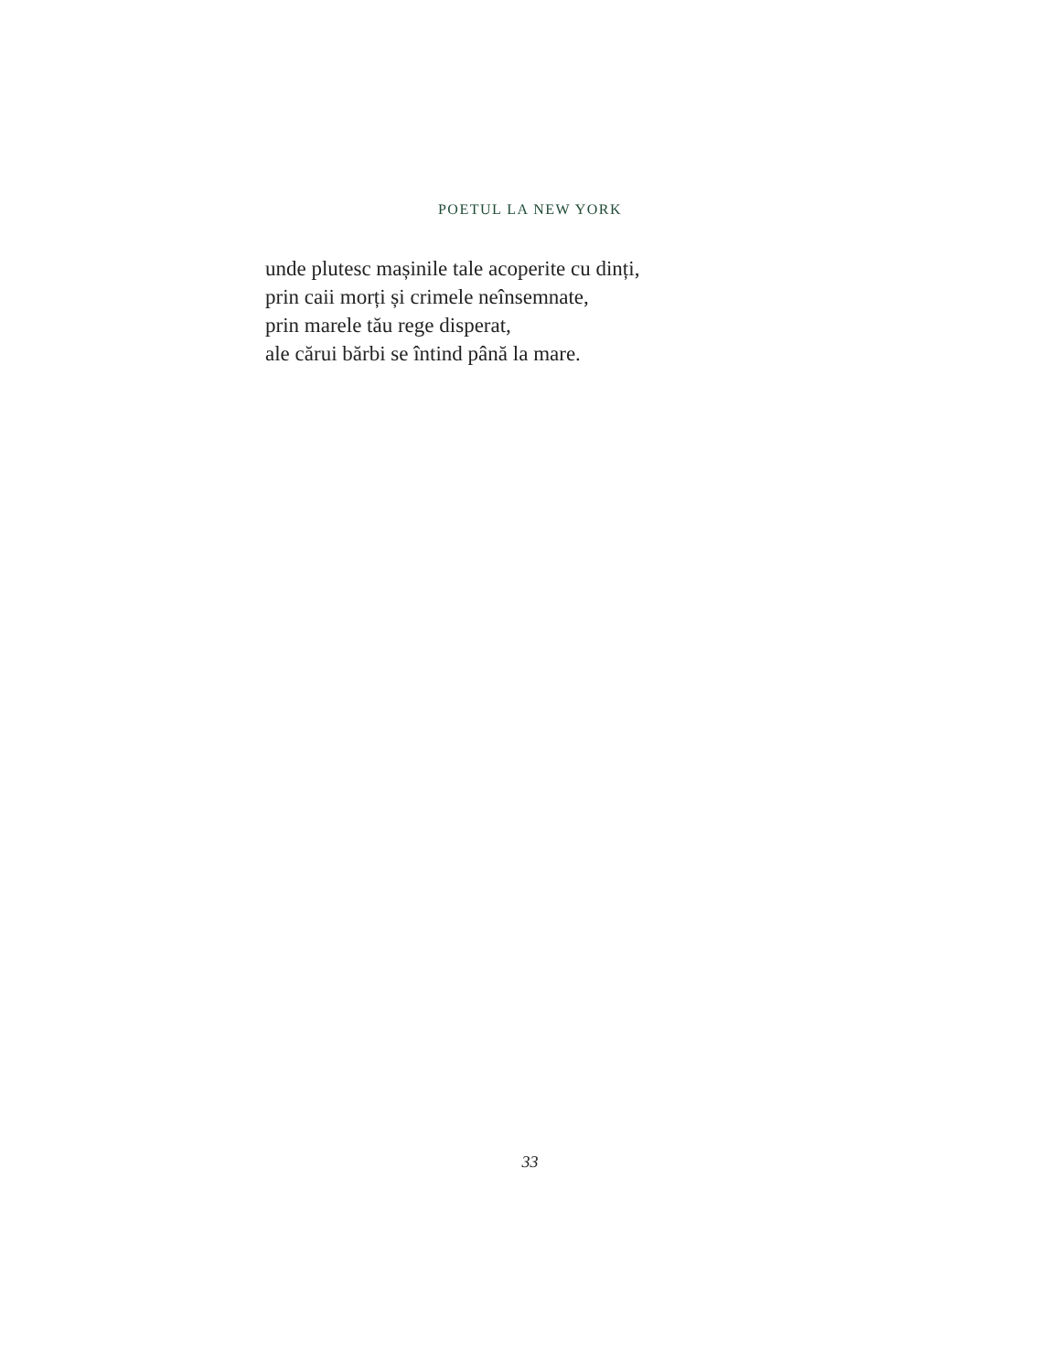POETUL LA NEW YORK
unde plutesc mașinile tale acoperite cu dinți,
prin caii morți și crimele neînsemnate,
prin marele tău rege disperat,
ale cărui bărbi se întind până la mare.
33